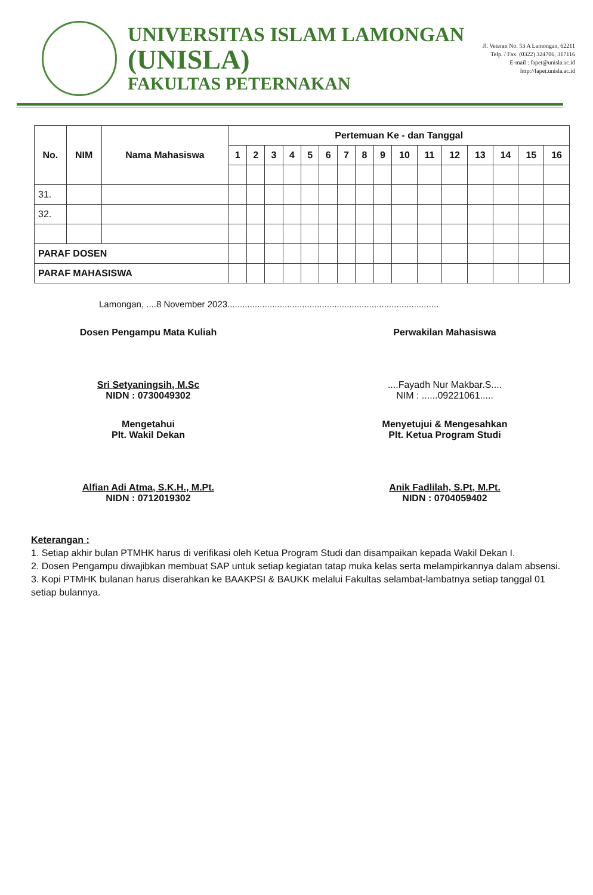UNIVERSITAS ISLAM LAMONGAN
(UNISLA)
FAKULTAS PETERNAKAN
Jl. Veteran No. 53 A Lamongan, 62211
Telp. / Fax. (0322) 324706, 317116
E-mail : fapet@unisla.ac.id
http://fapet.unisla.ac.id
| No. | NIM | Nama Mahasiswa | Pertemuan Ke - dan Tanggal | | | | | | | | | | | | | | | |
| --- | --- | --- | --- | --- | --- | --- | --- | --- | --- | --- | --- | --- | --- | --- | --- | --- | --- | --- |
| | | | 1 | 2 | 3 | 4 | 5 | 6 | 7 | 8 | 9 | 10 | 11 | 12 | 13 | 14 | 15 | 16 |
| 31. | | | | | | | | | | | | | | | | | | |
| 32. | | | | | | | | | | | | | | | | | | |
| PARAF DOSEN | | | | | | | | | | | | | | | | | | |
| PARAF MAHASISWA | | | | | | | | | | | | | | | | | | |
Lamongan, ....8 November 2023.....................................................................................
Dosen Pengampu Mata Kuliah
Sri Setyaningsih, M.Sc
NIDN : 0730049302
Perwakilan Mahasiswa
....Fayadh Nur Makbar.S....
NIM : ......09221061.....
Mengetahui
Plt. Wakil Dekan
Alfian Adi Atma, S.K.H., M.Pt.
NIDN : 0712019302
Menyetujui & Mengesahkan
Plt. Ketua Program Studi
Anik Fadlilah, S.Pt, M.Pt.
NIDN : 0704059402
Keterangan :
1. Setiap akhir bulan PTMHK harus di verifikasi oleh Ketua Program Studi dan disampaikan kepada Wakil Dekan I.
2. Dosen Pengampu diwajibkan membuat SAP untuk setiap kegiatan tatap muka kelas serta melampirkannya dalam absensi.
3. Kopi PTMHK bulanan harus diserahkan ke BAAKPSI & BAUKK melalui Fakultas selambat-lambatnya setiap tanggal 01 setiap bulannya.